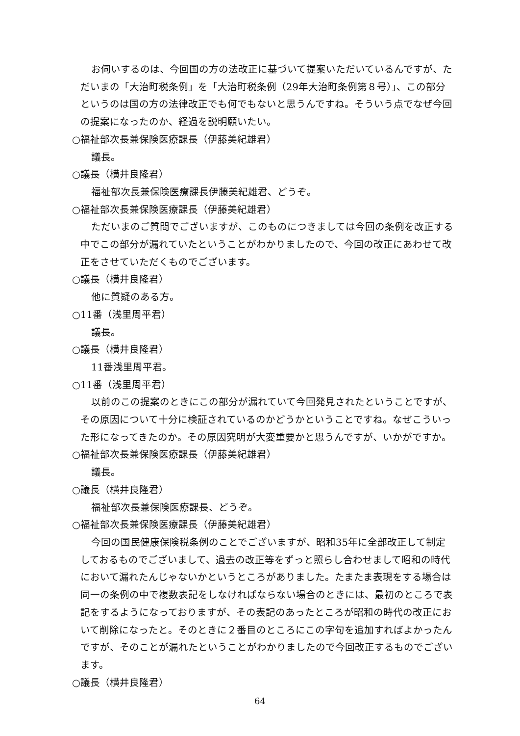お伺いするのは、今回国の方の法改正に基づいて提案いただいているんですが、ただいまの「大治町税条例」を「大治町税条例（29年大治町条例第８号）」、この部分というのは国の方の法律改正でも何でもないと思うんですね。そういう点でなぜ今回の提案になったのか、経過を説明願いたい。
○福祉部次長兼保険医療課長（伊藤美紀雄君）
議長。
○議長（横井良隆君）
福祉部次長兼保険医療課長伊藤美紀雄君、どうぞ。
○福祉部次長兼保険医療課長（伊藤美紀雄君）
ただいまのご質問でございますが、このものにつきましては今回の条例を改正する中でこの部分が漏れていたということがわかりましたので、今回の改正にあわせて改正をさせていただくものでございます。
○議長（横井良隆君）
他に質疑のある方。
○11番（浅里周平君）
議長。
○議長（横井良隆君）
11番浅里周平君。
○11番（浅里周平君）
以前のこの提案のときにこの部分が漏れていて今回発見されたということですが、その原因について十分に検証されているのかどうかということですね。なぜこういった形になってきたのか。その原因究明が大変重要かと思うんですが、いかがですか。
○福祉部次長兼保険医療課長（伊藤美紀雄君）
議長。
○議長（横井良隆君）
福祉部次長兼保険医療課長、どうぞ。
○福祉部次長兼保険医療課長（伊藤美紀雄君）
今回の国民健康保険税条例のことでございますが、昭和35年に全部改正して制定しておるものでございまして、過去の改正等をずっと照らし合わせまして昭和の時代において漏れたんじゃないかというところがありました。たまたま表現をする場合は同一の条例の中で複数表記をしなければならない場合のときには、最初のところで表記をするようになっておりますが、その表記のあったところが昭和の時代の改正において削除になったと。そのときに２番目のところにこの字句を追加すればよかったんですが、そのことが漏れたということがわかりましたので今回改正するものでございます。
○議長（横井良隆君）
64